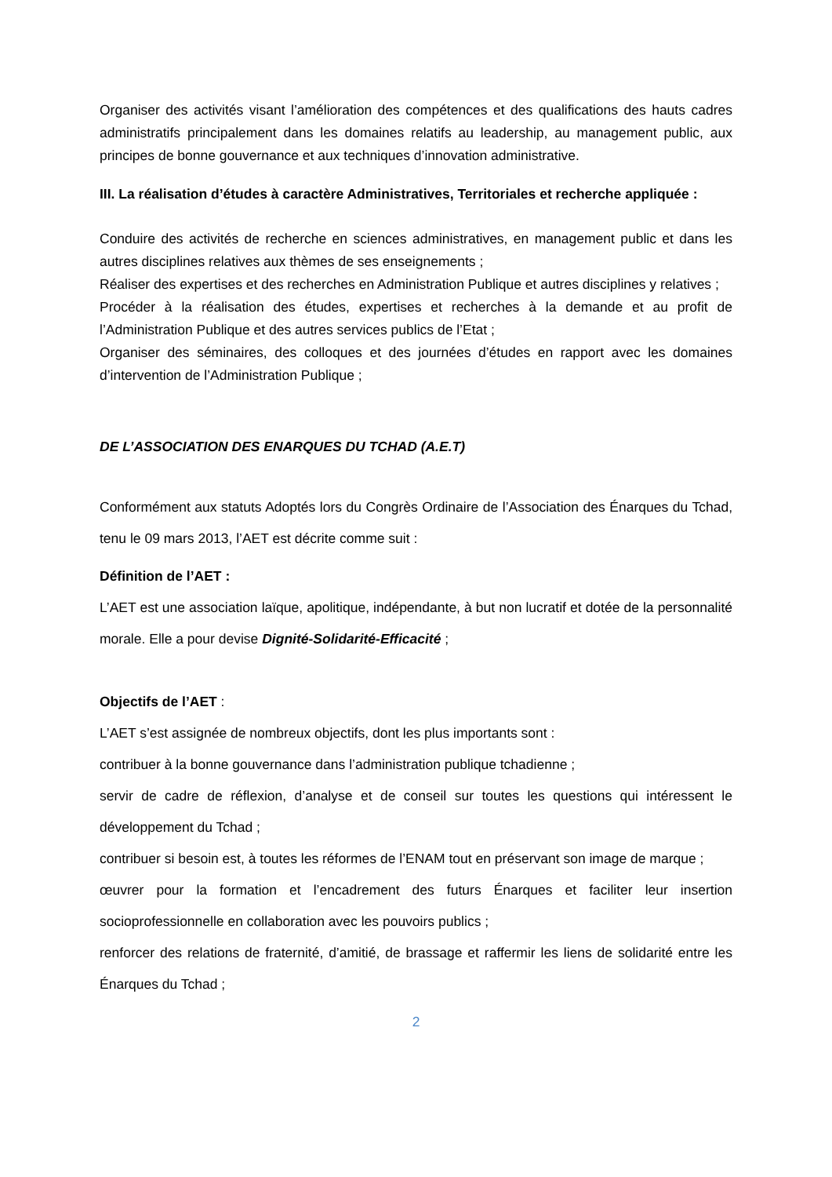Organiser des activités visant l’amélioration des compétences et des qualifications des hauts cadres administratifs principalement dans les domaines relatifs au leadership, au management public, aux principes de bonne gouvernance et aux techniques d’innovation administrative.
III. La réalisation d’études à caractère Administratives, Territoriales et recherche appliquée :
Conduire des activités de recherche en sciences administratives, en management public et dans les autres disciplines relatives aux thèmes de ses enseignements ;
Réaliser des expertises et des recherches en Administration Publique et autres disciplines y relatives ;
Procéder à la réalisation des études, expertises et recherches à la demande et au profit de l’Administration Publique et des autres services publics de l’Etat ;
Organiser des séminaires, des colloques et des journées d’études en rapport avec les domaines d’intervention de l’Administration Publique ;
DE L’ASSOCIATION DES ENARQUES DU TCHAD (A.E.T)
Conformément aux statuts Adoptés lors du Congrès Ordinaire de l’Association des Énarques du Tchad, tenu le 09 mars 2013, l’AET est décrite comme suit :
Définition de l’AET :
L’AET est une association laïque, apolitique, indépendante, à but non lucratif et dotée de la personnalité morale. Elle a pour devise Dignité-Solidarité-Efficacité ;
Objectifs de l’AET :
L’AET s’est assignée de nombreux objectifs, dont les plus importants sont :
contribuer à la bonne gouvernance dans l’administration publique tchadienne ;
servir de cadre de réflexion, d’analyse et de conseil sur toutes les questions qui intéressent le développement du Tchad ;
contribuer si besoin est, à toutes les réformes de l’ENAM tout en préservant son image de marque ;
œuvrer pour la formation et l’encadrement des futurs Énarques et faciliter leur insertion socioprofessionnelle en collaboration avec les pouvoirs publics ;
renforcer des relations de fraternité, d’amitié, de brassage et raffermir les liens de solidarité entre les Énarques du Tchad ;
2